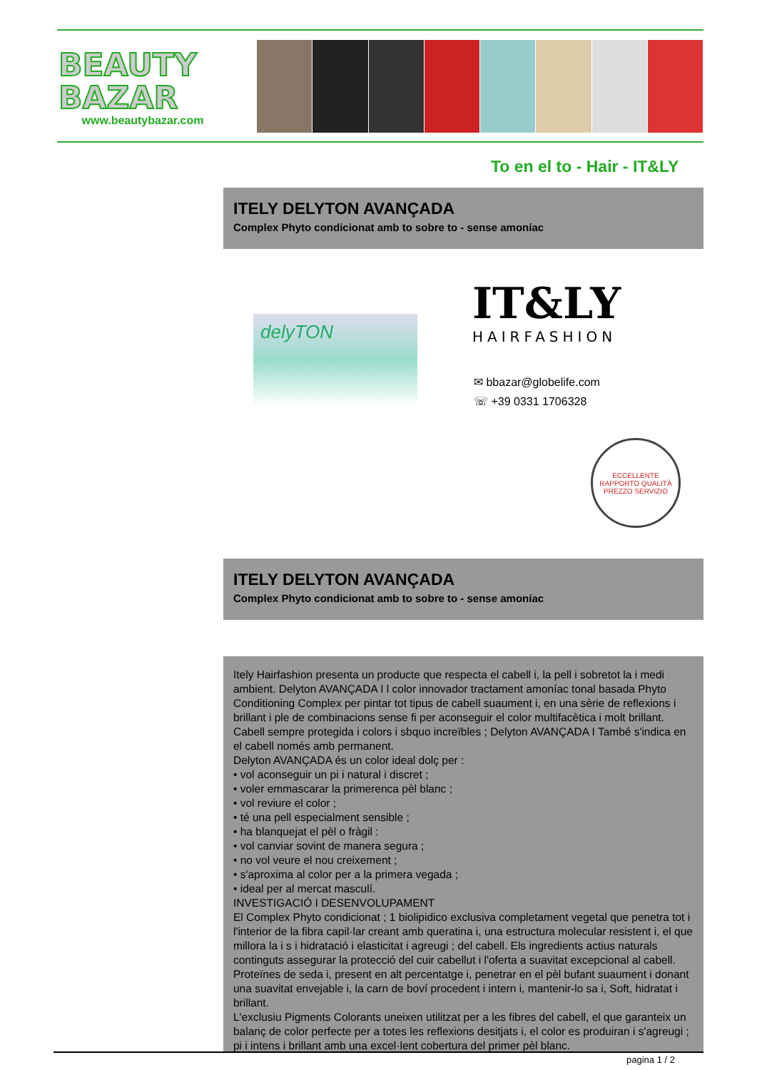BEAUTY
BAZAR
www.beautybazar.com
To en el to - Hair - IT&LY
ITELY DELYTON AVANÇADA
Complex Phyto condicionat amb to sobre to - sense amoníac
delyTON IT&LY
HAIRFASHION
✉ bbazar@globelife.com
☏ +39 0331 1706328
ECCELLENTE RAPPORTO QUALITÀ PREZZO SERVIZIO
ITELY DELYTON AVANÇADA
Complex Phyto condicionat amb to sobre to - sense amoníac
Itely Hairfashion presenta un producte que respecta el cabell i, la pell i sobretot la i medi ambient. Delyton AVANÇADA I l color innovador tractament amoníac tonal basada Phyto Conditioning Complex per pintar tot tipus de cabell suaument i, en una sèrie de reflexions i brillant i ple de combinacions sense fi per aconseguir el color multifacètica i molt brillant. Cabell sempre protegida i colors i sbquo increïbles ; Delyton AVANÇADA I També s'indica en el cabell només amb permanent.
Delyton AVANÇADA és un color ideal dolç per :
• vol aconseguir un pi i natural i discret ;
• voler emmascarar la primerenca pèl blanc ;
• vol reviure el color ;
• té una pell especialment sensible ;
• ha blanquejat el pèl o fràgil :
• vol canviar sovint de manera segura ;
• no vol veure el nou creixement ;
• s'aproxima al color per a la primera vegada ;
• ideal per al mercat masculí.
INVESTIGACIÓ I DESENVOLUPAMENT
El Complex Phyto condicionat ; 1 biolipidico exclusiva completament vegetal que penetra tot i l'interior de la fibra capil·lar creant amb queratina i, una estructura molecular resistent i, el que millora la i s i hidratació i elasticitat i agreugi ; del cabell. Els ingredients actius naturals continguts assegurar la protecció del cuir cabellut i l'oferta a suavitat excepcional al cabell. Proteïnes de seda i, present en alt percentatge i, penetrar en el pèl bufant suaument i donant una suavitat envejable i, la carn de boví procedent i intern i, mantenir-lo sa i, Soft, hidratat i brillant.
L'exclusiu Pigments Colorants uneixen utilitzat per a les fibres del cabell, el que garanteix un balanç de color perfecte per a totes les reflexions desitjats i, el color es produiran i s'agreugi ; pi i intens i brillant amb una excel·lent cobertura del primer pèl blanc.
pagina 1 / 2